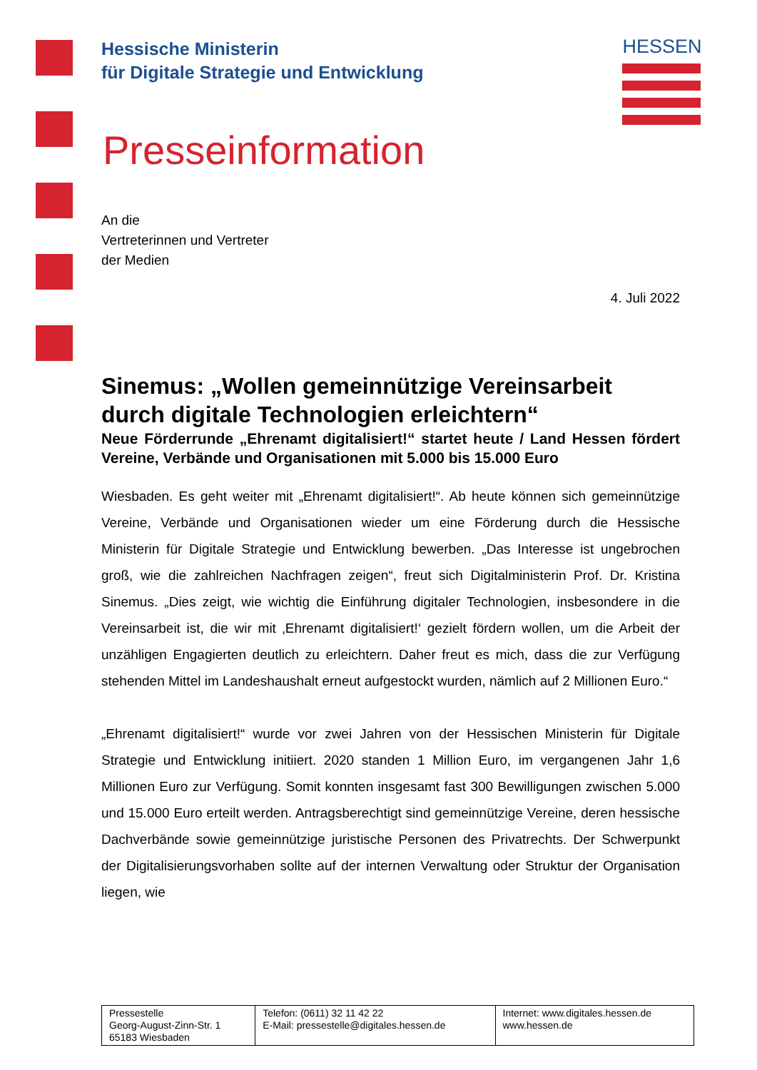HESSEN
Hessische Ministerin
für Digitale Strategie und Entwicklung
Presseinformation
An die
Vertreterinnen und Vertreter
der Medien
4. Juli 2022
Sinemus: „Wollen gemeinnützige Vereinsarbeit durch digitale Technologien erleichtern“
Neue Förderrunde „Ehrenamt digitalisiert!“ startet heute / Land Hessen fördert Vereine, Verbände und Organisationen mit 5.000 bis 15.000 Euro
Wiesbaden. Es geht weiter mit „Ehrenamt digitalisiert!“. Ab heute können sich gemeinnützige Vereine, Verbände und Organisationen wieder um eine Förderung durch die Hessische Ministerin für Digitale Strategie und Entwicklung bewerben. „Das Interesse ist ungebrochen groß, wie die zahlreichen Nachfragen zeigen“, freut sich Digitalministerin Prof. Dr. Kristina Sinemus. „Dies zeigt, wie wichtig die Einführung digitaler Technologien, insbesondere in die Vereinsarbeit ist, die wir mit ‚Ehrenamt digitalisiert!‘ gezielt fördern wollen, um die Arbeit der unzähligen Engagierten deutlich zu erleichtern. Daher freut es mich, dass die zur Verfügung stehenden Mittel im Landeshaushalt erneut aufgestockt wurden, nämlich auf 2 Millionen Euro.“
„Ehrenamt digitalisiert!“ wurde vor zwei Jahren von der Hessischen Ministerin für Digitale Strategie und Entwicklung initiiert. 2020 standen 1 Million Euro, im vergangenen Jahr 1,6 Millionen Euro zur Verfügung. Somit konnten insgesamt fast 300 Bewilligungen zwischen 5.000 und 15.000 Euro erteilt werden. Antragsberechtigt sind gemeinnützige Vereine, deren hessische Dachverbände sowie gemeinnützige juristische Personen des Privatrechts. Der Schwerpunkt der Digitalisierungsvorhaben sollte auf der internen Verwaltung oder Struktur der Organisation liegen, wie
| Pressestelle Georg-August-Zinn-Str. 1 65183 Wiesbaden | Telefon: (0611) 32 11 42 22 E-Mail: pressestelle@digitales.hessen.de | Internet: www.digitales.hessen.de www.hessen.de |